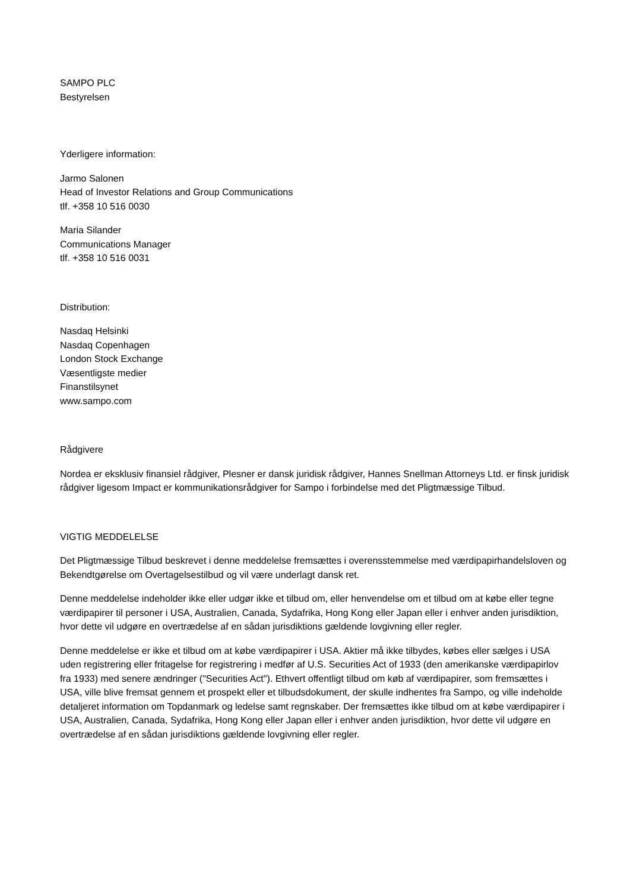SAMPO PLC
Bestyrelsen
Yderligere information:
Jarmo Salonen
Head of Investor Relations and Group Communications
tlf. +358 10 516 0030
Maria Silander
Communications Manager
tlf. +358 10 516 0031
Distribution:
Nasdaq Helsinki
Nasdaq Copenhagen
London Stock Exchange
Væsentligste medier
Finanstilsynet
www.sampo.com
Rådgivere
Nordea er eksklusiv finansiel rådgiver, Plesner er dansk juridisk rådgiver, Hannes Snellman Attorneys Ltd. er finsk juridisk rådgiver ligesom Impact er kommunikationsrådgiver for Sampo i forbindelse med det Pligtmæssige Tilbud.
VIGTIG MEDDELELSE
Det Pligtmæssige Tilbud beskrevet i denne meddelelse fremsættes i overensstemmelse med værdipapirhandelsloven og Bekendtgørelse om Overtagelsestilbud og vil være underlagt dansk ret.
Denne meddelelse indeholder ikke eller udgør ikke et tilbud om, eller henvendelse om et tilbud om at købe eller tegne værdipapirer til personer i USA, Australien, Canada, Sydafrika, Hong Kong eller Japan eller i enhver anden jurisdiktion, hvor dette vil udgøre en overtrædelse af en sådan jurisdiktions gældende lovgivning eller regler.
Denne meddelelse er ikke et tilbud om at købe værdipapirer i USA. Aktier må ikke tilbydes, købes eller sælges i USA uden registrering eller fritagelse for registrering i medfør af U.S. Securities Act of 1933 (den amerikanske værdipapirlov fra 1933) med senere ændringer ("Securities Act"). Ethvert offentligt tilbud om køb af værdipapirer, som fremsættes i USA, ville blive fremsat gennem et prospekt eller et tilbudsdokument, der skulle indhentes fra Sampo, og ville indeholde detaljeret information om Topdanmark og ledelse samt regnskaber. Der fremsættes ikke tilbud om at købe værdipapirer i USA, Australien, Canada, Sydafrika, Hong Kong eller Japan eller i enhver anden jurisdiktion, hvor dette vil udgøre en overtrædelse af en sådan jurisdiktions gældende lovgivning eller regler.